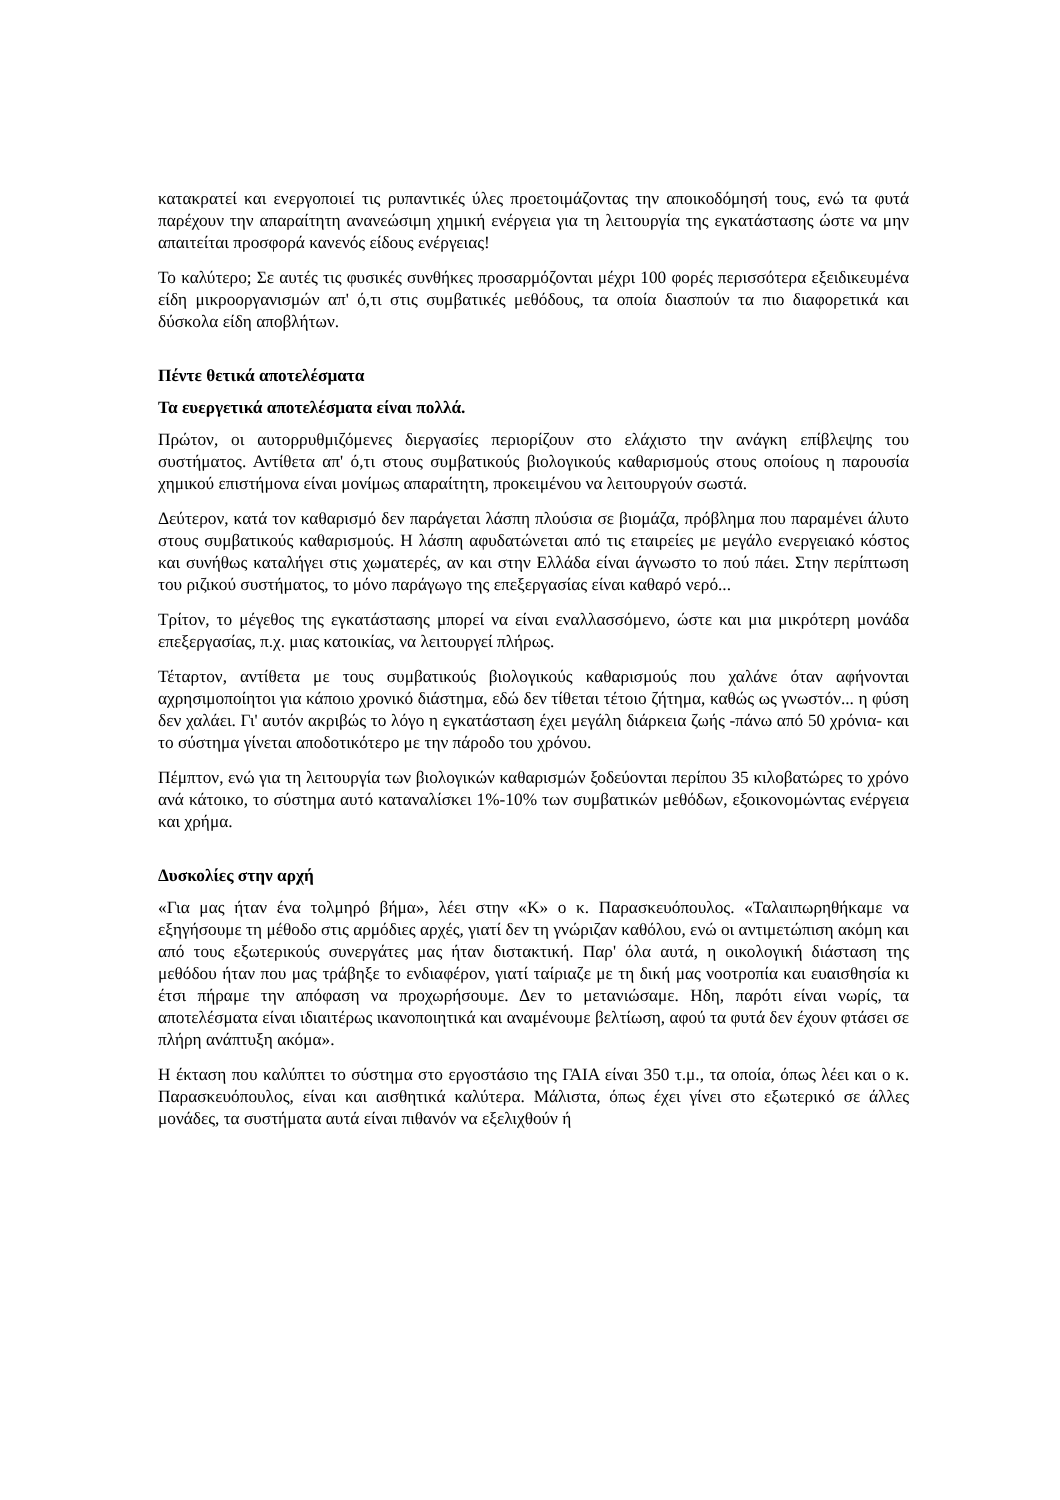κατακρατεί και ενεργοποιεί τις ρυπαντικές ύλες προετοιμάζοντας την αποικοδόμησή τους, ενώ τα φυτά παρέχουν την απαραίτητη ανανεώσιμη χημική ενέργεια για τη λειτουργία της εγκατάστασης ώστε να μην απαιτείται προσφορά κανενός είδους ενέργειας!
Το καλύτερο; Σε αυτές τις φυσικές συνθήκες προσαρμόζονται μέχρι 100 φορές περισσότερα εξειδικευμένα είδη μικροοργανισμών απ' ό,τι στις συμβατικές μεθόδους, τα οποία διασπούν τα πιο διαφορετικά και δύσκολα είδη αποβλήτων.
Πέντε θετικά αποτελέσματα
Τα ευεργετικά αποτελέσματα είναι πολλά.
Πρώτον, οι αυτορρυθμιζόμενες διεργασίες περιορίζουν στο ελάχιστο την ανάγκη επίβλεψης του συστήματος. Αντίθετα απ' ό,τι στους συμβατικούς βιολογικούς καθαρισμούς στους οποίους η παρουσία χημικού επιστήμονα είναι μονίμως απαραίτητη, προκειμένου να λειτουργούν σωστά.
Δεύτερον, κατά τον καθαρισμό δεν παράγεται λάσπη πλούσια σε βιομάζα, πρόβλημα που παραμένει άλυτο στους συμβατικούς καθαρισμούς. Η λάσπη αφυδατώνεται από τις εταιρείες με μεγάλο ενεργειακό κόστος και συνήθως καταλήγει στις χωματερές, αν και στην Ελλάδα είναι άγνωστο το πού πάει. Στην περίπτωση του ριζικού συστήματος, το μόνο παράγωγο της επεξεργασίας είναι καθαρό νερό...
Τρίτον, το μέγεθος της εγκατάστασης μπορεί να είναι εναλλασσόμενο, ώστε και μια μικρότερη μονάδα επεξεργασίας, π.χ. μιας κατοικίας, να λειτουργεί πλήρως.
Τέταρτον, αντίθετα με τους συμβατικούς βιολογικούς καθαρισμούς που χαλάνε όταν αφήνονται αχρησιμοποίητοι για κάποιο χρονικό διάστημα, εδώ δεν τίθεται τέτοιο ζήτημα, καθώς ως γνωστόν... η φύση δεν χαλάει. Γι' αυτόν ακριβώς το λόγο η εγκατάσταση έχει μεγάλη διάρκεια ζωής -πάνω από 50 χρόνια- και το σύστημα γίνεται αποδοτικότερο με την πάροδο του χρόνου.
Πέμπτον, ενώ για τη λειτουργία των βιολογικών καθαρισμών ξοδεύονται περίπου 35 κιλοβατώρες το χρόνο ανά κάτοικο, το σύστημα αυτό καταναλίσκει 1%-10% των συμβατικών μεθόδων, εξοικονομώντας ενέργεια και χρήμα.
Δυσκολίες στην αρχή
«Για μας ήταν ένα τολμηρό βήμα», λέει στην «Κ» ο κ. Παρασκευόπουλος. «Ταλαιπωρηθήκαμε να εξηγήσουμε τη μέθοδο στις αρμόδιες αρχές, γιατί δεν τη γνώριζαν καθόλου, ενώ οι αντιμετώπιση ακόμη και από τους εξωτερικούς συνεργάτες μας ήταν διστακτική. Παρ' όλα αυτά, η οικολογική διάσταση της μεθόδου ήταν που μας τράβηξε το ενδιαφέρον, γιατί ταίριαζε με τη δική μας νοοτροπία και ευαισθησία κι έτσι πήραμε την απόφαση να προχωρήσουμε. Δεν το μετανιώσαμε. Ηδη, παρότι είναι νωρίς, τα αποτελέσματα είναι ιδιαιτέρως ικανοποιητικά και αναμένουμε βελτίωση, αφού τα φυτά δεν έχουν φτάσει σε πλήρη ανάπτυξη ακόμα».
Η έκταση που καλύπτει το σύστημα στο εργοστάσιο της ΓΑΙΑ είναι 350 τ.μ., τα οποία, όπως λέει και ο κ. Παρασκευόπουλος, είναι και αισθητικά καλύτερα. Μάλιστα, όπως έχει γίνει στο εξωτερικό σε άλλες μονάδες, τα συστήματα αυτά είναι πιθανόν να εξελιχθούν ή